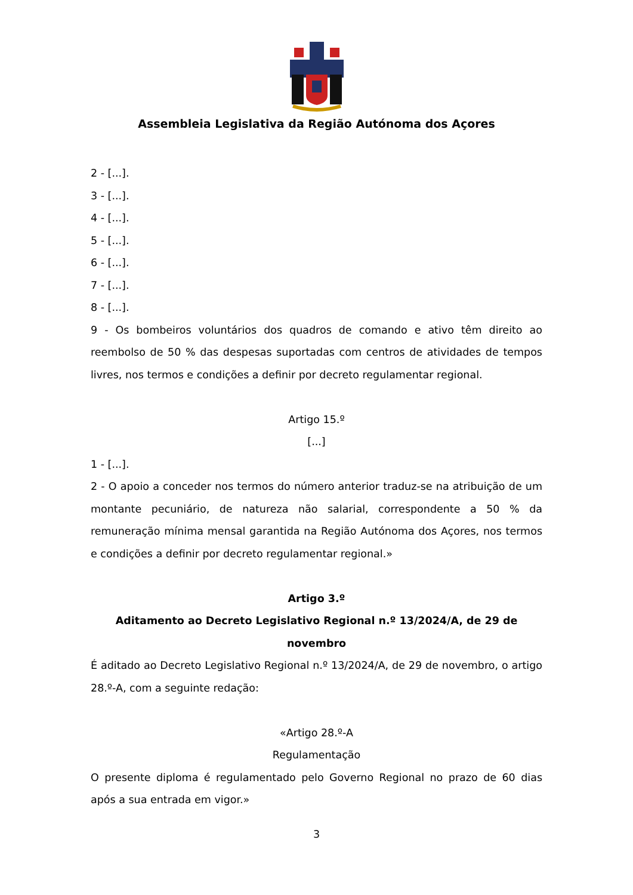Assembleia Legislativa da Região Autónoma dos Açores
2 - [...].
3 - [...].
4 - [...].
5 - [...].
6 - [...].
7 - [...].
8 - [...].
9 - Os bombeiros voluntários dos quadros de comando e ativo têm direito ao reembolso de 50 % das despesas suportadas com centros de atividades de tempos livres, nos termos e condições a definir por decreto regulamentar regional.
Artigo 15.º
[...]
1 - [...].
2 - O apoio a conceder nos termos do número anterior traduz-se na atribuição de um montante pecuniário, de natureza não salarial, correspondente a 50 % da remuneração mínima mensal garantida na Região Autónoma dos Açores, nos termos e condições a definir por decreto regulamentar regional.»
Artigo 3.º
Aditamento ao Decreto Legislativo Regional n.º 13/2024/A, de 29 de novembro
É aditado ao Decreto Legislativo Regional n.º 13/2024/A, de 29 de novembro, o artigo 28.º-A, com a seguinte redação:
«Artigo 28.º-A
Regulamentação
O presente diploma é regulamentado pelo Governo Regional no prazo de 60 dias após a sua entrada em vigor.»
3